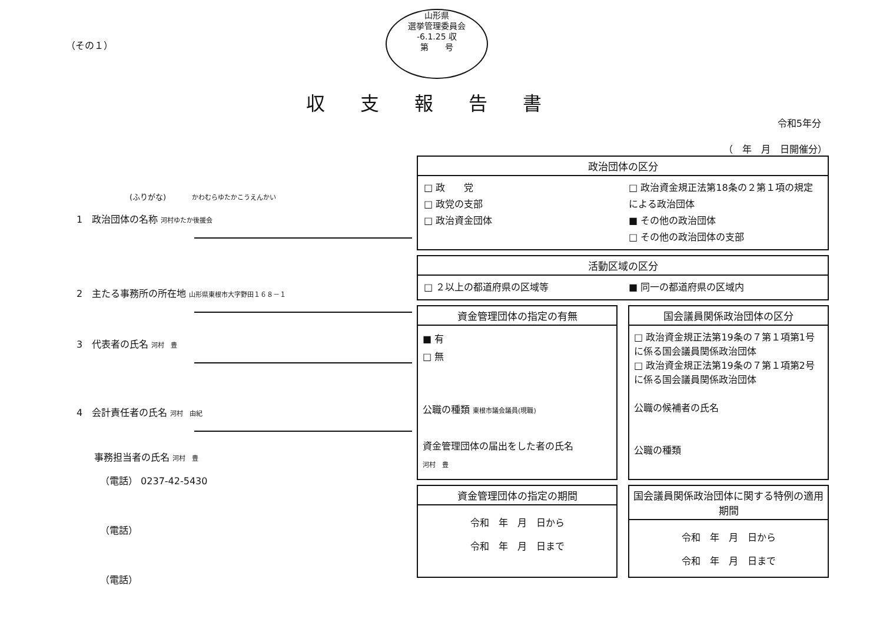（その１）
山形県
選挙管理委員会
-6.1.25 収
第　　号
収支報告書
令和5年分
（　年　月　日開催分）
(ふりがな) かわむらゆたかこうえんかい
1　政治団体の名称 河村ゆたか後援会
2　主たる事務所の所在地 山形県東根市大字野田１６８－１
3　代表者の氏名 河村　豊
4　会計責任者の氏名 河村　由紀
事務担当者の氏名 河村　豊
（電話） 0237-42-5430
（電話）
（電話）
政治団体の区分
□ 政　　党
□ 政党の支部
□ 政治資金団体
□ 政治資金規正法第18条の２第１項の規定による政治団体
■ その他の政治団体
□ その他の政治団体の支部
活動区域の区分
□ ２以上の都道府県の区域等 ■ 同一の都道府県の区域内
資金管理団体の指定の有無
■ 有
□ 無
公職の種類 東根市議会議員(現職)
資金管理団体の届出をした者の氏名
河村　豊
国会議員関係政治団体の区分
□ 政治資金規正法第19条の７第１項第1号に係る国会議員関係政治団体
□ 政治資金規正法第19条の７第１項第2号に係る国会議員関係政治団体
公職の候補者の氏名
公職の種類
資金管理団体の指定の期間
令和　年　月　日から
令和　年　月　日まで
国会議員関係政治団体に関する特例の適用期間
令和　年　月　日から
令和　年　月　日まで